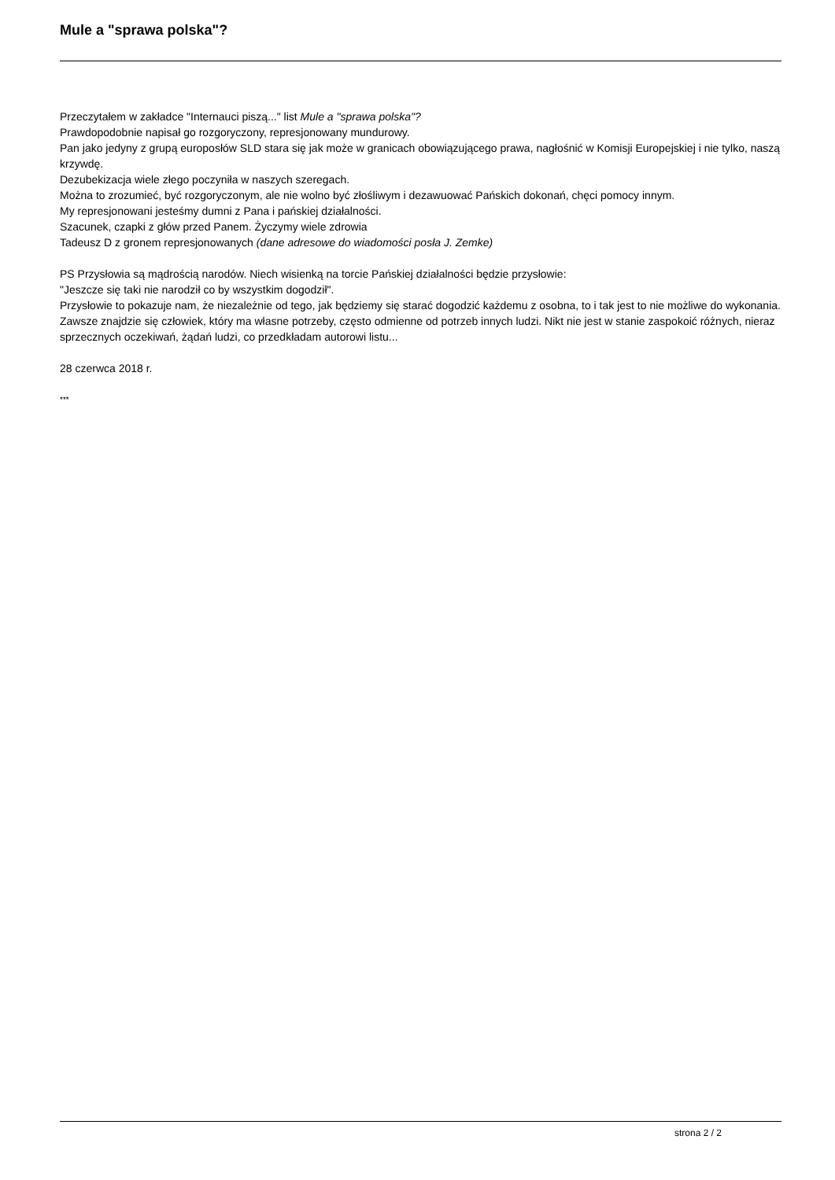Mule a "sprawa polska"?
Przeczytałem w zakładce "Internauci piszą..." list Mule a "sprawa polska"?
Prawdopodobnie napisał go rozgoryczony, represjonowany mundurowy.
Pan jako jedyny z grupą europosłów SLD stara się jak może w granicach obowiązującego prawa, nagłośnić w Komisji Europejskiej i nie tylko, naszą krzywdę.
Dezubekizacja wiele złego poczyniła w naszych szeregach.
Można to zrozumieć, być rozgoryczonym, ale nie wolno być złośliwym i dezawuować Pańskich dokonań, chęci pomocy innym.
My represjonowani jesteśmy dumni z Pana i pańskiej działalności.
Szacunek, czapki z głów przed Panem. Życzymy wiele zdrowia
Tadeusz D z gronem represjonowanych (dane adresowe do wiadomości posła J. Zemke)
PS Przysłowia są mądrością narodów. Niech wisienką na torcie Pańskiej działalności będzie przysłowie:
"Jeszcze się taki nie narodził co by wszystkim dogodził".
Przysłowie to pokazuje nam, że niezależnie od tego, jak będziemy się starać dogodzić każdemu z osobna, to i tak jest to nie możliwe do wykonania. Zawsze znajdzie się człowiek, który ma własne potrzeby, często odmienne od potrzeb innych ludzi. Nikt nie jest w stanie zaspokoić różnych, nieraz sprzecznych oczekiwań, żądań ludzi, co przedkładam autorowi listu...
28 czerwca 2018 r.
***
strona 2 / 2